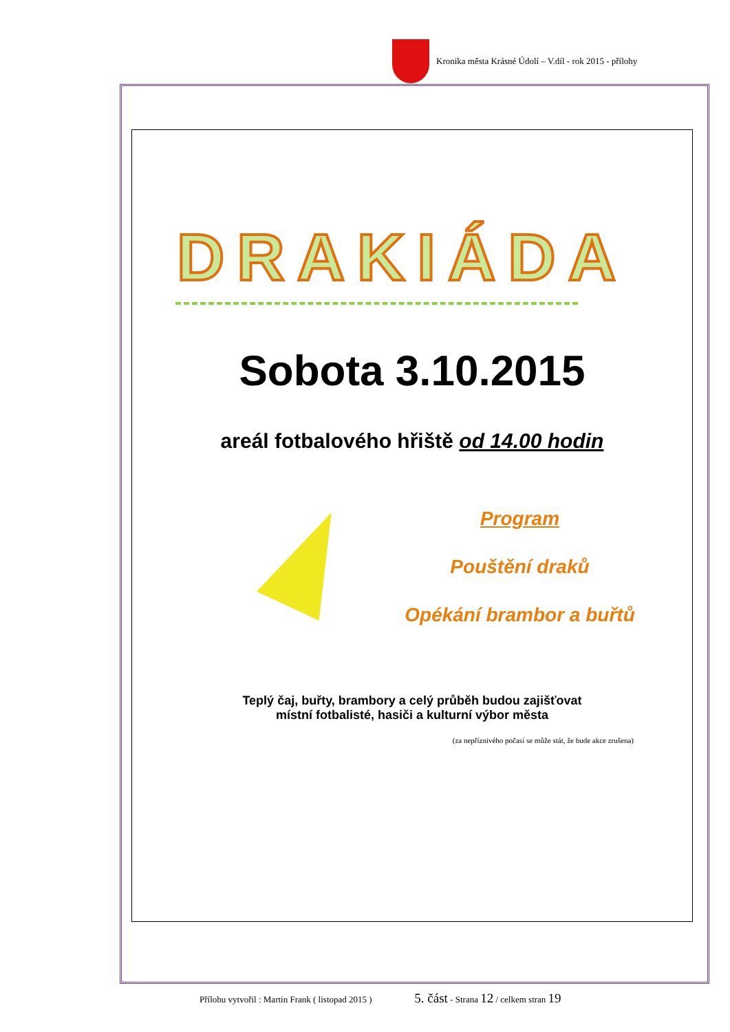Kronika města Krásné Údolí – V.díl - rok 2015 - přílohy
DRAKIÁDA
Sobota 3.10.2015
areál fotbalového hřiště od 14.00 hodin
Program
Pouštění draků
Opékání brambor a buřtů
Teplý čaj, buřty, brambory a celý průběh budou zajišťovat
místní fotbalisté, hasiči a kulturní výbor města
(za nepříznivého počasí se může stát, že bude akce zrušena)
Přílohu vytvořil : Martin Frank ( listopad 2015 ) 5. část - Strana 12 / celkem stran 19